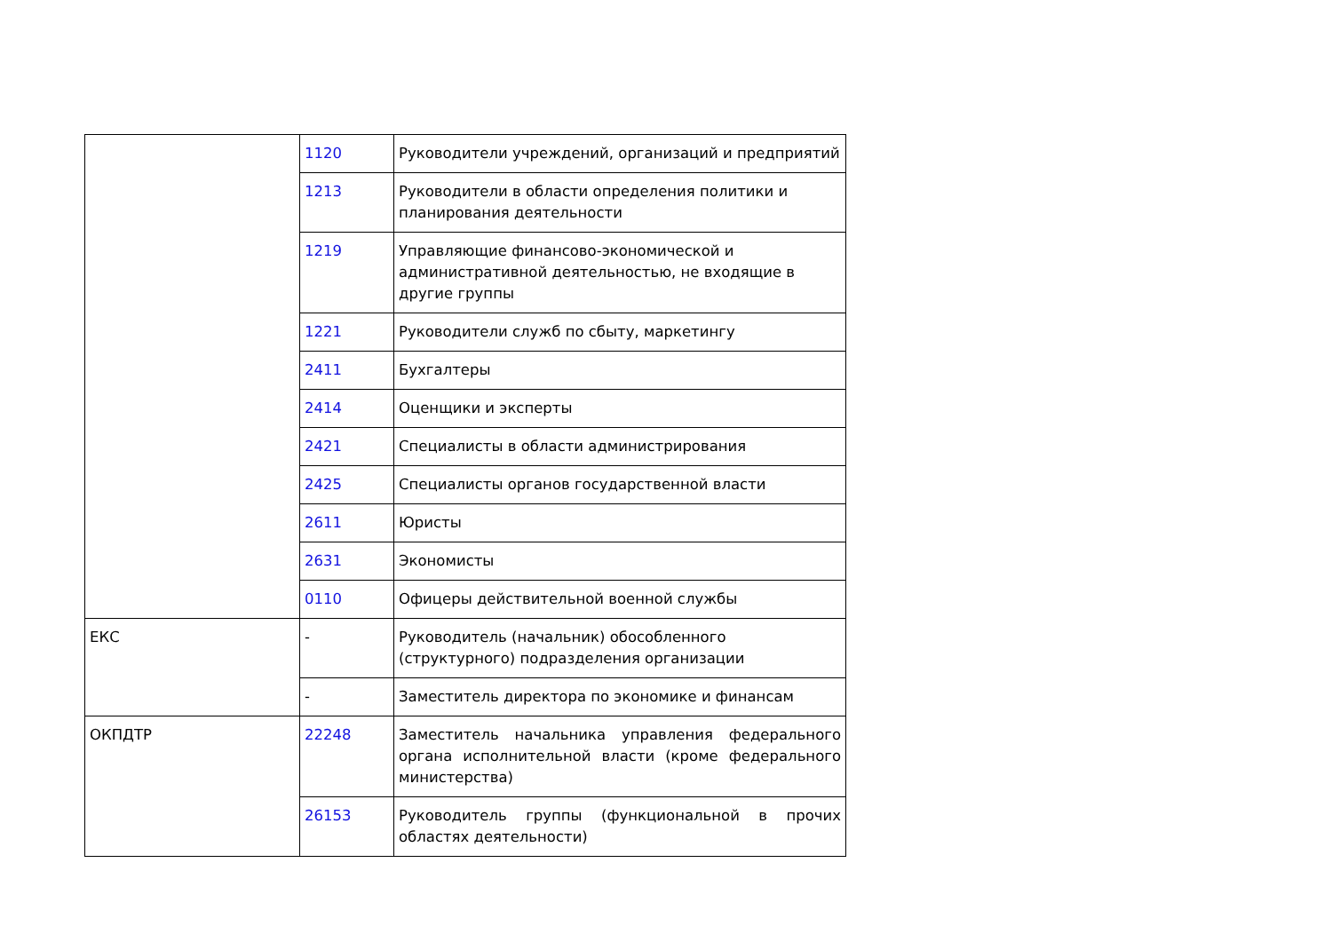| | 1120 | Руководители учреждений, организаций и предприятий |
| | 1213 | Руководители в области определения политики и планирования деятельности |
| | 1219 | Управляющие финансово-экономической и административной деятельностью, не входящие в другие группы |
| | 1221 | Руководители служб по сбыту, маркетингу |
| | 2411 | Бухгалтеры |
| | 2414 | Оценщики и эксперты |
| | 2421 | Специалисты в области администрирования |
| | 2425 | Специалисты органов государственной власти |
| | 2611 | Юристы |
| | 2631 | Экономисты |
| | 0110 | Офицеры действительной военной службы |
| ЕКС | - | Руководитель (начальник) обособленного (структурного) подразделения организации |
| | - | Заместитель директора по экономике и финансам |
| ОКПДТР | 22248 | Заместитель начальника управления федерального органа исполнительной власти (кроме федерального министерства) |
| | 26153 | Руководитель группы (функциональной в прочих областях деятельности) |